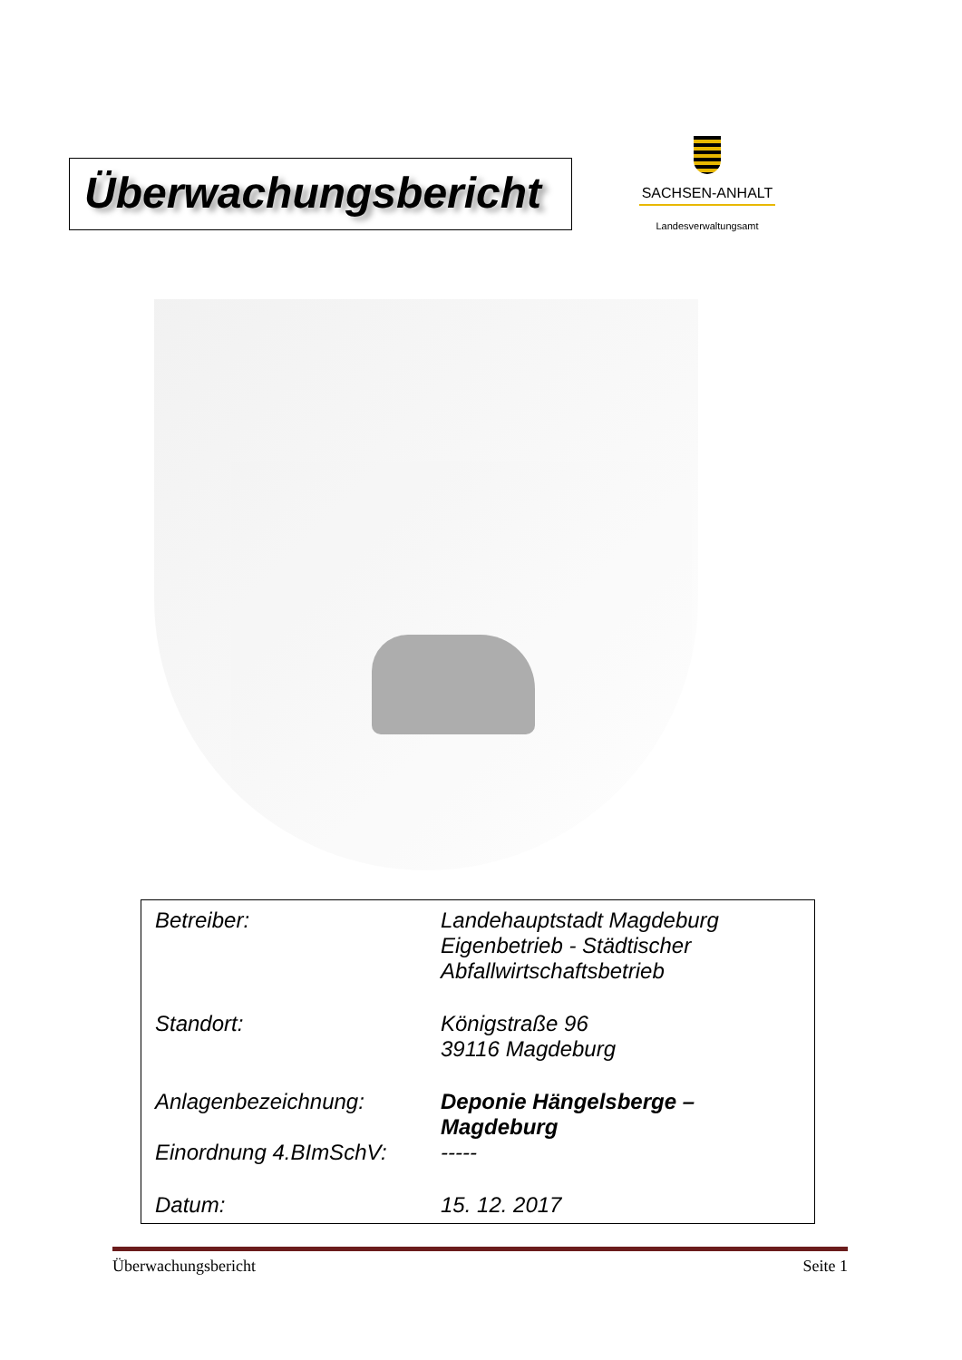Überwachungsbericht
SACHSEN-ANHALT
Landesverwaltungsamt
Betreiber: Landehauptstadt Magdeburg
Eigenbetrieb - Städtischer
Abfallwirtschaftsbetrieb
Standort: Königstraße 96
39116 Magdeburg
Anlagenbezeichnung: Deponie Hängelsberge –
Magdeburg
Einordnung 4.BImSchV: -----
Datum: 15. 12. 2017
Überwachungsbericht Seite 1